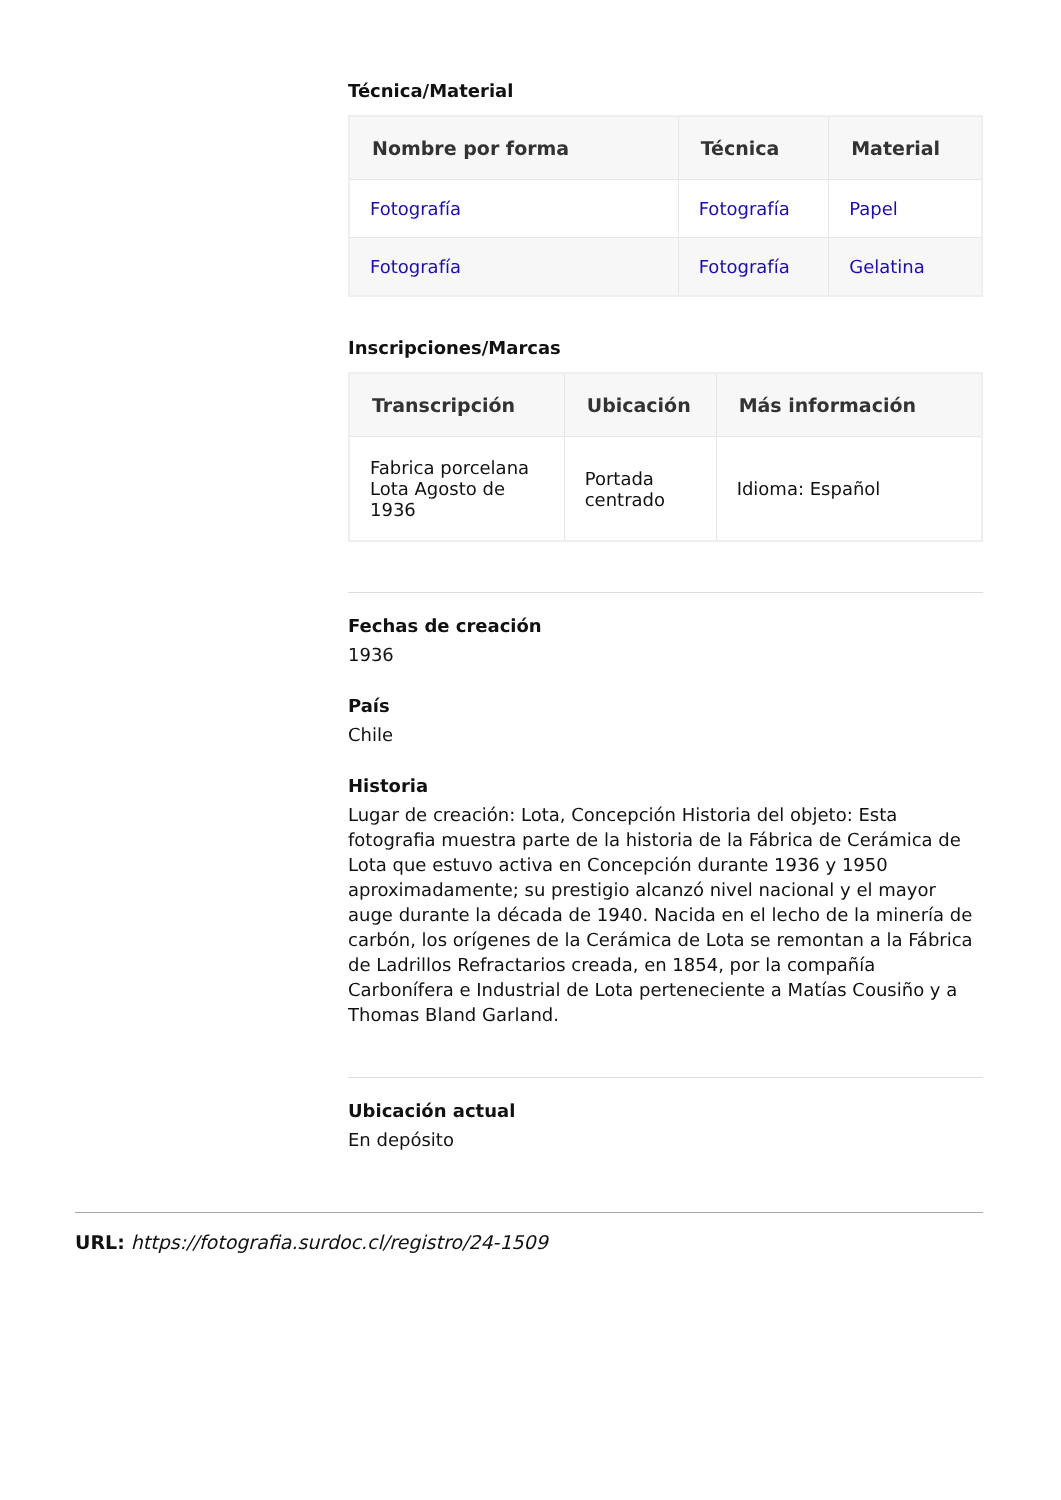Técnica/Material
| Nombre por forma | Técnica | Material |
| --- | --- | --- |
| Fotografía | Fotografía | Papel |
| Fotografía | Fotografía | Gelatina |
Inscripciones/Marcas
| Transcripción | Ubicación | Más información |
| --- | --- | --- |
| Fabrica porcelana Lota Agosto de 1936 | Portada centrado | Idioma: Español |
Fechas de creación
1936
País
Chile
Historia
Lugar de creación: Lota, Concepción Historia del objeto: Esta fotografia muestra parte de la historia de la Fábrica de Cerámica de Lota que estuvo activa en Concepción durante 1936 y 1950 aproximadamente; su prestigio alcanzó nivel nacional y el mayor auge durante la década de 1940. Nacida en el lecho de la minería de carbón, los orígenes de la Cerámica de Lota se remontan a la Fábrica de Ladrillos Refractarios creada, en 1854, por la compañía Carbonífera e Industrial de Lota perteneciente a Matías Cousiño y a Thomas Bland Garland.
Ubicación actual
En depósito
URL: https://fotografia.surdoc.cl/registro/24-1509